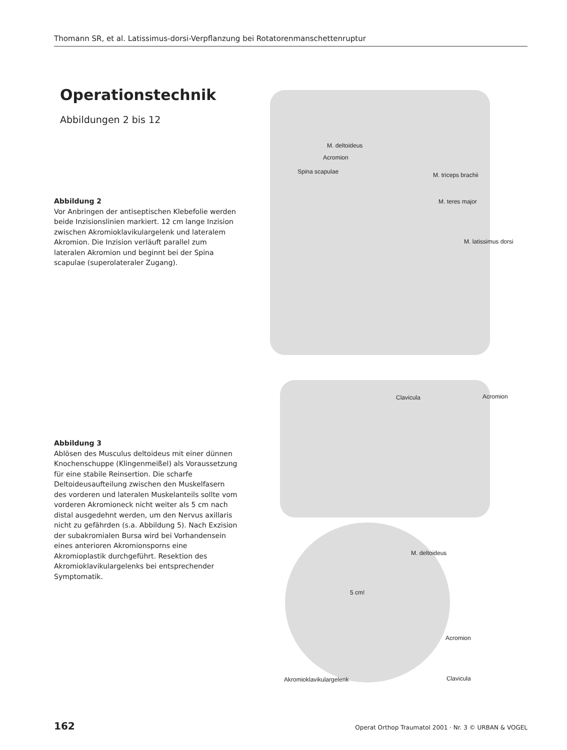Thomann SR, et al. Latissimus-dorsi-Verpflanzung bei Rotatorenmanschettenruptur
Operationstechnik
Abbildungen 2 bis 12
Abbildung 2
Vor Anbringen der antiseptischen Klebefolie werden beide Inzisionslinien markiert. 12 cm lange Inzision zwischen Akromioklavikulargelenk und lateralem Akromion. Die Inzision verläuft parallel zum lateralen Akromion und beginnt bei der Spina scapulae (superolateraler Zugang).
Abbildung 3
Ablösen des Musculus deltoideus mit einer dünnen Knochenschuppe (Klingenmeißel) als Voraussetzung für eine stabile Reinsertion. Die scharfe Deltoideusaufteilung zwischen den Muskelfasern des vorderen und lateralen Muskelanteils sollte vom vorderen Akromioneck nicht weiter als 5 cm nach distal ausgedehnt werden, um den Nervus axillaris nicht zu gefährden (s.a. Abbildung 5). Nach Exzision der subakromialen Bursa wird bei Vorhandensein eines anterioren Akromionsporns eine Akromioplastik durchgeführt. Resektion des Akromioklavikulargelenks bei entsprechender Symptomatik.
M. deltoideus
Acromion
Spina scapulae M. triceps brachii
M. teres major
M. latissimus dorsi
Clavicula Acromion
M. deltoideus
5 cm!
Acromion
Akromioklavikulargelenk Clavicula
162 Operat Orthop Traumatol 2001 · Nr. 3 © URBAN & VOGEL